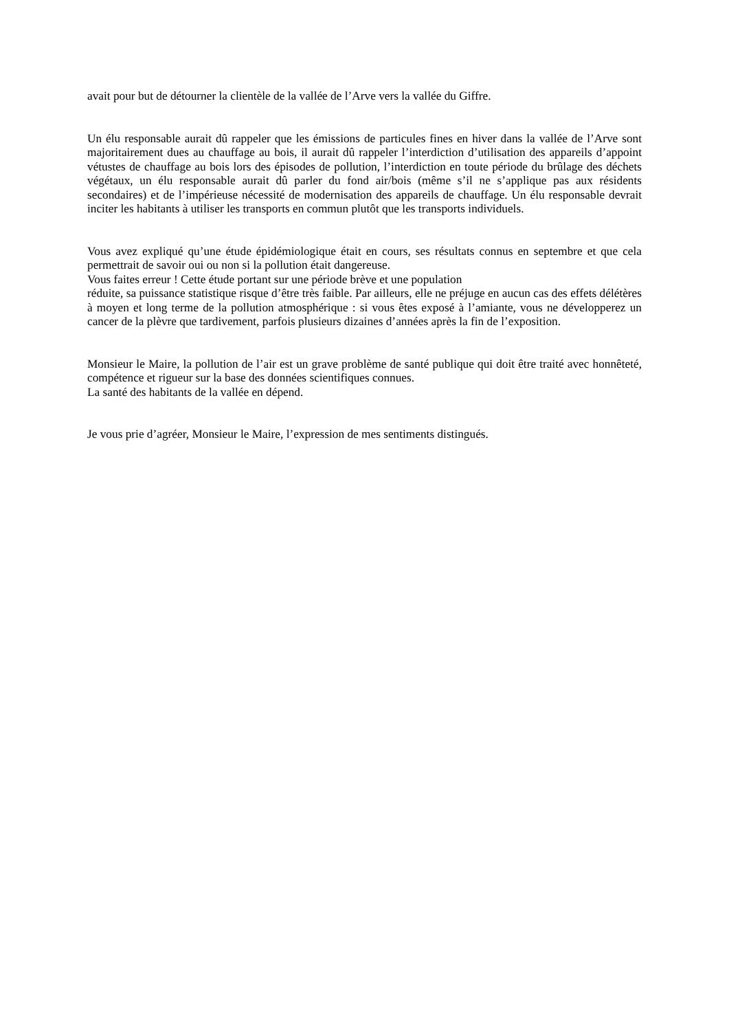avait pour but de détourner la clientèle de la vallée de l’Arve vers la vallée du Giffre.
Un élu responsable aurait dû rappeler que les émissions de particules fines en hiver dans la vallée de l’Arve sont majoritairement dues au chauffage au bois, il aurait dû rappeler l’interdiction d’utilisation des appareils d’appoint vétustes de chauffage au bois lors des épisodes de pollution, l’interdiction en toute période du brûlage des déchets végétaux, un élu responsable aurait dû parler du fond air/bois (même s’il ne s’applique pas aux résidents secondaires) et de l’impérieuse nécessité de modernisation des appareils de chauffage. Un élu responsable devrait inciter les habitants à utiliser les transports en commun plutôt que les transports individuels.
Vous avez expliqué qu’une étude épidémiologique était en cours, ses résultats connus en septembre et que cela permettrait de savoir oui ou non si la pollution était dangereuse.
Vous faites erreur ! Cette étude portant sur une période brève et une population
réduite, sa puissance statistique risque d’être très faible. Par ailleurs, elle ne préjuge en aucun cas des effets délétères à moyen et long terme de la pollution atmosphérique : si vous êtes exposé à l’amiante, vous ne développerez un cancer de la plèvre que tardivement, parfois plusieurs dizaines d’années après la fin de l’exposition.
Monsieur le Maire, la pollution de l’air est un grave problème de santé publique qui doit être traité avec honnêteté, compétence et rigueur sur la base des données scientifiques connues.
La santé des habitants de la vallée en dépend.
Je vous prie d’agréer, Monsieur le Maire, l’expression de mes sentiments distingués.